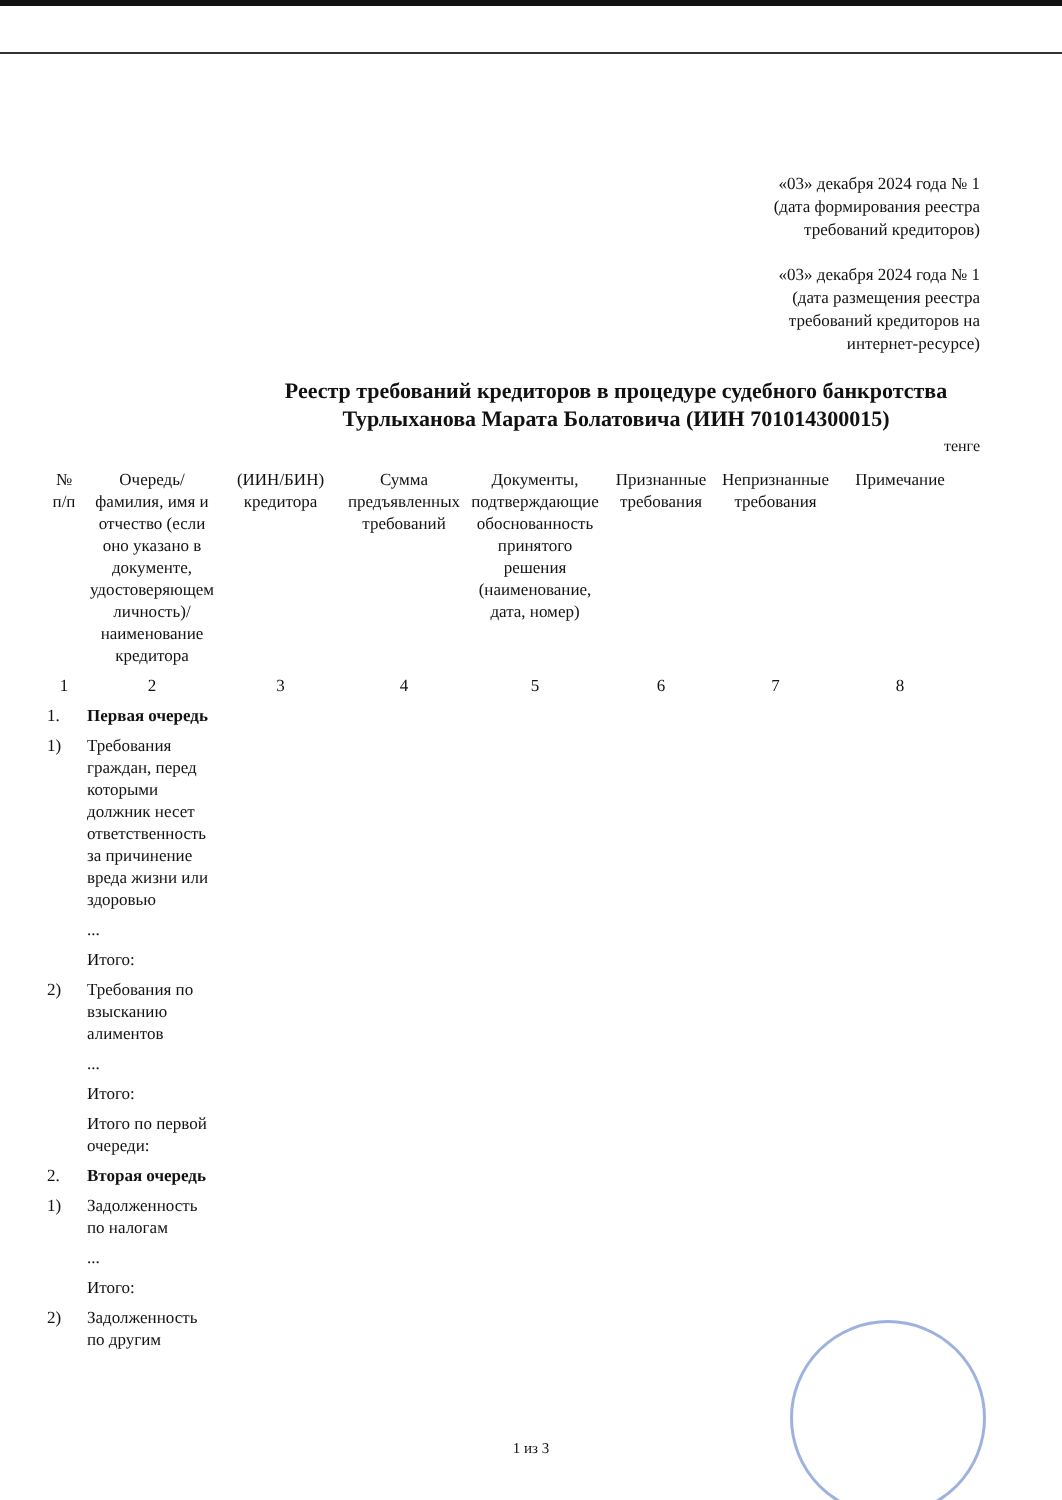«03» декабря 2024 года № 1
(дата формирования реестра
требований кредиторов)
«03» декабря 2024 года № 1
(дата размещения реестра
требований кредиторов на
интернет-ресурсе)
Реестр требований кредиторов в процедуре судебного банкротства
Турлыханова Марата Болатовича (ИИН 701014300015)
тенге
| № п/п | Очередь/ фамилия, имя и отчество (если оно указано в документе, удостоверяющем личность)/ наименование кредитора | (ИИН/БИН) кредитора | Сумма предъявленных требований | Документы, подтверждающие обоснованность принятого решения (наименование, дата, номер) | Признанные требования | Непризнанные требования | Примечание |
| --- | --- | --- | --- | --- | --- | --- | --- |
| 1 | 2 | 3 | 4 | 5 | 6 | 7 | 8 |
| 1. | Первая очередь | | | | | | |
| 1) | Требования граждан, перед которыми должник несет ответственность за причинение вреда жизни или здоровью | | | | | | |
| | ... | | | | | | |
| | Итого: | | | | | | |
| 2) | Требования по взысканию алиментов | | | | | | |
| | ... | | | | | | |
| | Итого: | | | | | | |
| | Итого по первой очереди: | | | | | | |
| 2. | Вторая очередь | | | | | | |
| 1) | Задолженность по налогам | | | | | | |
| | ... | | | | | | |
| | Итого: | | | | | | |
| 2) | Задолженность по другим | | | | | | |
1 из 3